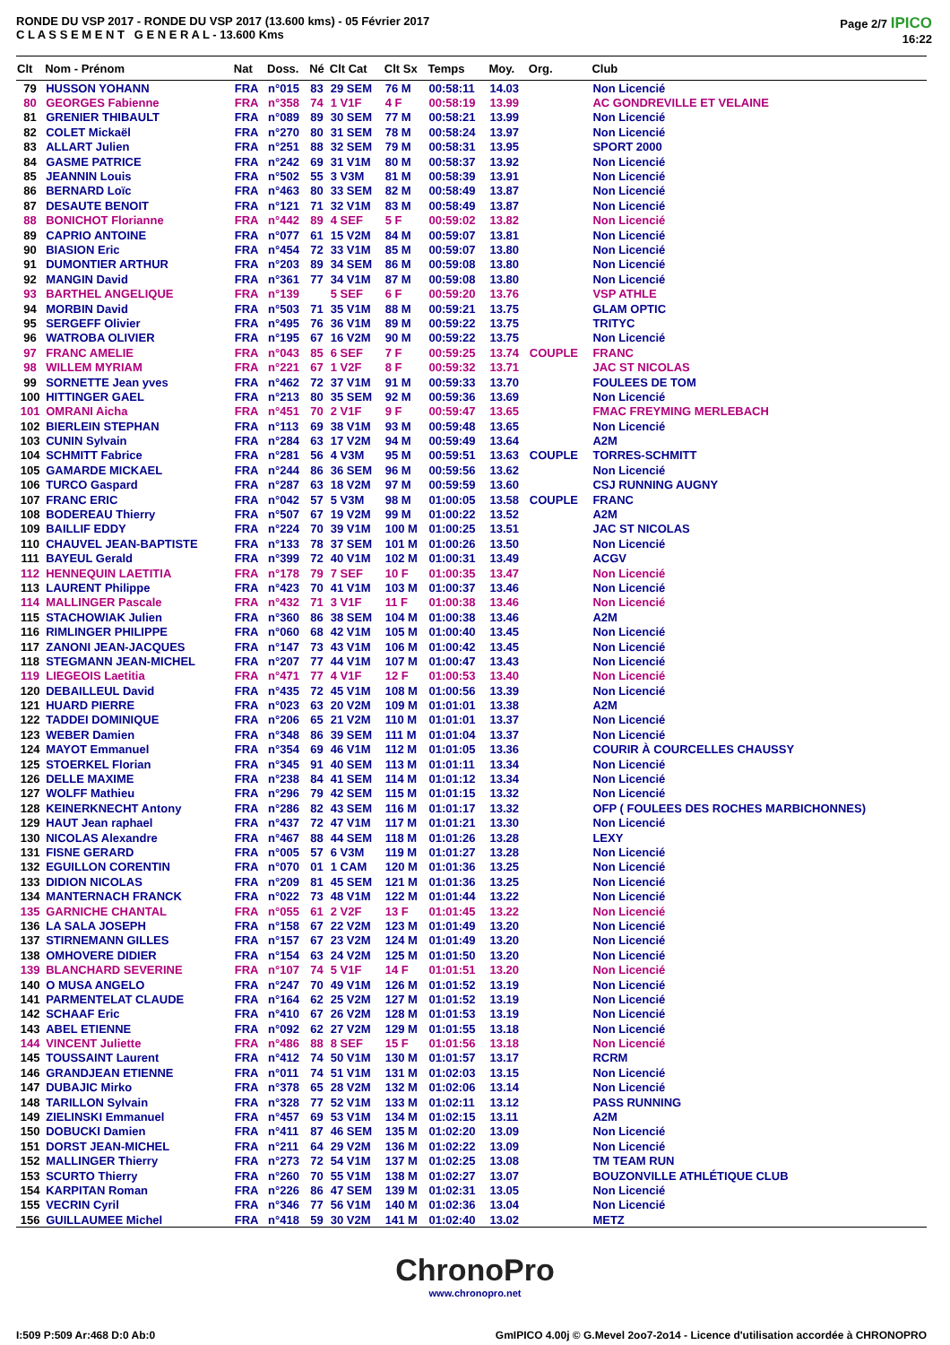RONDE DU VSP 2017 - RONDE DU VSP 2017 (13.600 kms) - 05 Février 2017
C L A S S E M E N T G E N E R A L - 13.600 Kms
Page 2/7 IPICO
16:22
| Clt | Nom - Prénom | Nat | Doss. | Né | Clt Cat | Clt Sx | Temps | Moy. | Org. | Club |
| --- | --- | --- | --- | --- | --- | --- | --- | --- | --- | --- |
| 79 | HUSSON YOHANN | FRA | n°015 | 83 | 29 SEM | 76 M | 00:58:11 | 14.03 | | Non Licencié |
| 80 | GEORGES Fabienne | FRA | n°358 | 74 | 1 V1F | 4 F | 00:58:19 | 13.99 | | AC GONDREVILLE ET VELAINE |
| 81 | GRENIER THIBAULT | FRA | n°089 | 89 | 30 SEM | 77 M | 00:58:21 | 13.99 | | Non Licencié |
| 82 | COLET Mickaël | FRA | n°270 | 80 | 31 SEM | 78 M | 00:58:24 | 13.97 | | Non Licencié |
| 83 | ALLART Julien | FRA | n°251 | 88 | 32 SEM | 79 M | 00:58:31 | 13.95 | | SPORT 2000 |
| 84 | GASME PATRICE | FRA | n°242 | 69 | 31 V1M | 80 M | 00:58:37 | 13.92 | | Non Licencié |
| 85 | JEANNIN Louis | FRA | n°502 | 55 | 3 V3M | 81 M | 00:58:39 | 13.91 | | Non Licencié |
| 86 | BERNARD Loïc | FRA | n°463 | 80 | 33 SEM | 82 M | 00:58:49 | 13.87 | | Non Licencié |
| 87 | DESAUTE BENOIT | FRA | n°121 | 71 | 32 V1M | 83 M | 00:58:49 | 13.87 | | Non Licencié |
| 88 | BONICHOT Florianne | FRA | n°442 | 89 | 4 SEF | 5 F | 00:59:02 | 13.82 | | Non Licencié |
| 89 | CAPRIO ANTOINE | FRA | n°077 | 61 | 15 V2M | 84 M | 00:59:07 | 13.81 | | Non Licencié |
| 90 | BIASION Eric | FRA | n°454 | 72 | 33 V1M | 85 M | 00:59:07 | 13.80 | | Non Licencié |
| 91 | DUMONTIER ARTHUR | FRA | n°203 | 89 | 34 SEM | 86 M | 00:59:08 | 13.80 | | Non Licencié |
| 92 | MANGIN David | FRA | n°361 | 77 | 34 V1M | 87 M | 00:59:08 | 13.80 | | Non Licencié |
| 93 | BARTHEL ANGELIQUE | FRA | n°139 | | 5 SEF | 6 F | 00:59:20 | 13.76 | | VSP ATHLE |
| 94 | MORBIN David | FRA | n°503 | 71 | 35 V1M | 88 M | 00:59:21 | 13.75 | | GLAM OPTIC |
| 95 | SERGEFF Olivier | FRA | n°495 | 76 | 36 V1M | 89 M | 00:59:22 | 13.75 | | TRITYC |
| 96 | WATROBA OLIVIER | FRA | n°195 | 67 | 16 V2M | 90 M | 00:59:22 | 13.75 | | Non Licencié |
| 97 | FRANC AMELIE | FRA | n°043 | 85 | 6 SEF | 7 F | 00:59:25 | 13.74 | COUPLE | FRANC |
| 98 | WILLEM MYRIAM | FRA | n°221 | 67 | 1 V2F | 8 F | 00:59:32 | 13.71 | | JAC ST NICOLAS |
| 99 | SORNETTE Jean yves | FRA | n°462 | 72 | 37 V1M | 91 M | 00:59:33 | 13.70 | | FOULEES DE TOM |
| 100 | HITTINGER GAEL | FRA | n°213 | 80 | 35 SEM | 92 M | 00:59:36 | 13.69 | | Non Licencié |
| 101 | OMRANI Aicha | FRA | n°451 | 70 | 2 V1F | 9 F | 00:59:47 | 13.65 | | FMAC FREYMING MERLEBACH |
| 102 | BIERLEIN STEPHAN | FRA | n°113 | 69 | 38 V1M | 93 M | 00:59:48 | 13.65 | | Non Licencié |
| 103 | CUNIN Sylvain | FRA | n°284 | 63 | 17 V2M | 94 M | 00:59:49 | 13.64 | | A2M |
| 104 | SCHMITT Fabrice | FRA | n°281 | 56 | 4 V3M | 95 M | 00:59:51 | 13.63 | COUPLE | TORRES-SCHMITT |
| 105 | GAMARDE MICKAEL | FRA | n°244 | 86 | 36 SEM | 96 M | 00:59:56 | 13.62 | | Non Licencié |
| 106 | TURCO Gaspard | FRA | n°287 | 63 | 18 V2M | 97 M | 00:59:59 | 13.60 | | CSJ RUNNING AUGNY |
| 107 | FRANC ERIC | FRA | n°042 | 57 | 5 V3M | 98 M | 01:00:05 | 13.58 | COUPLE | FRANC |
| 108 | BODEREAU Thierry | FRA | n°507 | 67 | 19 V2M | 99 M | 01:00:22 | 13.52 | | A2M |
| 109 | BAILLIF EDDY | FRA | n°224 | 70 | 39 V1M | 100 M | 01:00:25 | 13.51 | | JAC ST NICOLAS |
| 110 | CHAUVEL JEAN-BAPTISTE | FRA | n°133 | 78 | 37 SEM | 101 M | 01:00:26 | 13.50 | | Non Licencié |
| 111 | BAYEUL Gerald | FRA | n°399 | 72 | 40 V1M | 102 M | 01:00:31 | 13.49 | | ACGV |
| 112 | HENNEQUIN LAETITIA | FRA | n°178 | 79 | 7 SEF | 10 F | 01:00:35 | 13.47 | | Non Licencié |
| 113 | LAURENT Philippe | FRA | n°423 | 70 | 41 V1M | 103 M | 01:00:37 | 13.46 | | Non Licencié |
| 114 | MALLINGER Pascale | FRA | n°432 | 71 | 3 V1F | 11 F | 01:00:38 | 13.46 | | Non Licencié |
| 115 | STACHOWIAK Julien | FRA | n°360 | 86 | 38 SEM | 104 M | 01:00:38 | 13.46 | | A2M |
| 116 | RIMLINGER PHILIPPE | FRA | n°060 | 68 | 42 V1M | 105 M | 01:00:40 | 13.45 | | Non Licencié |
| 117 | ZANONI JEAN-JACQUES | FRA | n°147 | 73 | 43 V1M | 106 M | 01:00:42 | 13.45 | | Non Licencié |
| 118 | STEGMANN JEAN-MICHEL | FRA | n°207 | 77 | 44 V1M | 107 M | 01:00:47 | 13.43 | | Non Licencié |
| 119 | LIEGEOIS Laetitia | FRA | n°471 | 77 | 4 V1F | 12 F | 01:00:53 | 13.40 | | Non Licencié |
| 120 | DEBAILLEUL David | FRA | n°435 | 72 | 45 V1M | 108 M | 01:00:56 | 13.39 | | Non Licencié |
| 121 | HUARD PIERRE | FRA | n°023 | 63 | 20 V2M | 109 M | 01:01:01 | 13.38 | | A2M |
| 122 | TADDEI DOMINIQUE | FRA | n°206 | 65 | 21 V2M | 110 M | 01:01:01 | 13.37 | | Non Licencié |
| 123 | WEBER Damien | FRA | n°348 | 86 | 39 SEM | 111 M | 01:01:04 | 13.37 | | Non Licencié |
| 124 | MAYOT Emmanuel | FRA | n°354 | 69 | 46 V1M | 112 M | 01:01:05 | 13.36 | | COURIR À COURCELLES CHAUSSY |
| 125 | STOERKEL Florian | FRA | n°345 | 91 | 40 SEM | 113 M | 01:01:11 | 13.34 | | Non Licencié |
| 126 | DELLE MAXIME | FRA | n°238 | 84 | 41 SEM | 114 M | 01:01:12 | 13.34 | | Non Licencié |
| 127 | WOLFF Mathieu | FRA | n°296 | 79 | 42 SEM | 115 M | 01:01:15 | 13.32 | | Non Licencié |
| 128 | KEINERKNECHT Antony | FRA | n°286 | 82 | 43 SEM | 116 M | 01:01:17 | 13.32 | | OFP ( FOULEES DES ROCHES MARBICHONNES) |
| 129 | HAUT Jean raphael | FRA | n°437 | 72 | 47 V1M | 117 M | 01:01:21 | 13.30 | | Non Licencié |
| 130 | NICOLAS Alexandre | FRA | n°467 | 88 | 44 SEM | 118 M | 01:01:26 | 13.28 | | LEXY |
| 131 | FISNE GERARD | FRA | n°005 | 57 | 6 V3M | 119 M | 01:01:27 | 13.28 | | Non Licencié |
| 132 | EGUILLON CORENTIN | FRA | n°070 | 01 | 1 CAM | 120 M | 01:01:36 | 13.25 | | Non Licencié |
| 133 | DIDION NICOLAS | FRA | n°209 | 81 | 45 SEM | 121 M | 01:01:36 | 13.25 | | Non Licencié |
| 134 | MANTERNACH FRANCK | FRA | n°022 | 73 | 48 V1M | 122 M | 01:01:44 | 13.22 | | Non Licencié |
| 135 | GARNICHE CHANTAL | FRA | n°055 | 61 | 2 V2F | 13 F | 01:01:45 | 13.22 | | Non Licencié |
| 136 | LA SALA JOSEPH | FRA | n°158 | 67 | 22 V2M | 123 M | 01:01:49 | 13.20 | | Non Licencié |
| 137 | STIRNEMANN GILLES | FRA | n°157 | 67 | 23 V2M | 124 M | 01:01:49 | 13.20 | | Non Licencié |
| 138 | OMHOVERE DIDIER | FRA | n°154 | 63 | 24 V2M | 125 M | 01:01:50 | 13.20 | | Non Licencié |
| 139 | BLANCHARD SEVERINE | FRA | n°107 | 74 | 5 V1F | 14 F | 01:01:51 | 13.20 | | Non Licencié |
| 140 | O MUSA ANGELO | FRA | n°247 | 70 | 49 V1M | 126 M | 01:01:52 | 13.19 | | Non Licencié |
| 141 | PARMENTELAT CLAUDE | FRA | n°164 | 62 | 25 V2M | 127 M | 01:01:52 | 13.19 | | Non Licencié |
| 142 | SCHAAF Eric | FRA | n°410 | 67 | 26 V2M | 128 M | 01:01:53 | 13.19 | | Non Licencié |
| 143 | ABEL ETIENNE | FRA | n°092 | 62 | 27 V2M | 129 M | 01:01:55 | 13.18 | | Non Licencié |
| 144 | VINCENT Juliette | FRA | n°486 | 88 | 8 SEF | 15 F | 01:01:56 | 13.18 | | Non Licencié |
| 145 | TOUSSAINT Laurent | FRA | n°412 | 74 | 50 V1M | 130 M | 01:01:57 | 13.17 | | RCRM |
| 146 | GRANDJEAN ETIENNE | FRA | n°011 | 74 | 51 V1M | 131 M | 01:02:03 | 13.15 | | Non Licencié |
| 147 | DUBAJIC Mirko | FRA | n°378 | 65 | 28 V2M | 132 M | 01:02:06 | 13.14 | | Non Licencié |
| 148 | TARILLON Sylvain | FRA | n°328 | 77 | 52 V1M | 133 M | 01:02:11 | 13.12 | | PASS RUNNING |
| 149 | ZIELINSKI Emmanuel | FRA | n°457 | 69 | 53 V1M | 134 M | 01:02:15 | 13.11 | | A2M |
| 150 | DOBUCKI Damien | FRA | n°411 | 87 | 46 SEM | 135 M | 01:02:20 | 13.09 | | Non Licencié |
| 151 | DORST JEAN-MICHEL | FRA | n°211 | 64 | 29 V2M | 136 M | 01:02:22 | 13.09 | | Non Licencié |
| 152 | MALLINGER Thierry | FRA | n°273 | 72 | 54 V1M | 137 M | 01:02:25 | 13.08 | | TM TEAM RUN |
| 153 | SCURTO Thierry | FRA | n°260 | 70 | 55 V1M | 138 M | 01:02:27 | 13.07 | | BOUZONVILLE ATHLÉTIQUE CLUB |
| 154 | KARPITAN Roman | FRA | n°226 | 86 | 47 SEM | 139 M | 01:02:31 | 13.05 | | Non Licencié |
| 155 | VECRIN Cyril | FRA | n°346 | 77 | 56 V1M | 140 M | 01:02:36 | 13.04 | | Non Licencié |
| 156 | GUILLAUMEE Michel | FRA | n°418 | 59 | 30 V2M | 141 M | 01:02:40 | 13.02 | | METZ |
ChronoPro
www.chronopro.net
I:509 P:509 Ar:468 D:0 Ab:0 GmIPICO 4.00j © G.Mevel 2oo7-2o14 - Licence d'utilisation accordée à CHRONOPRO